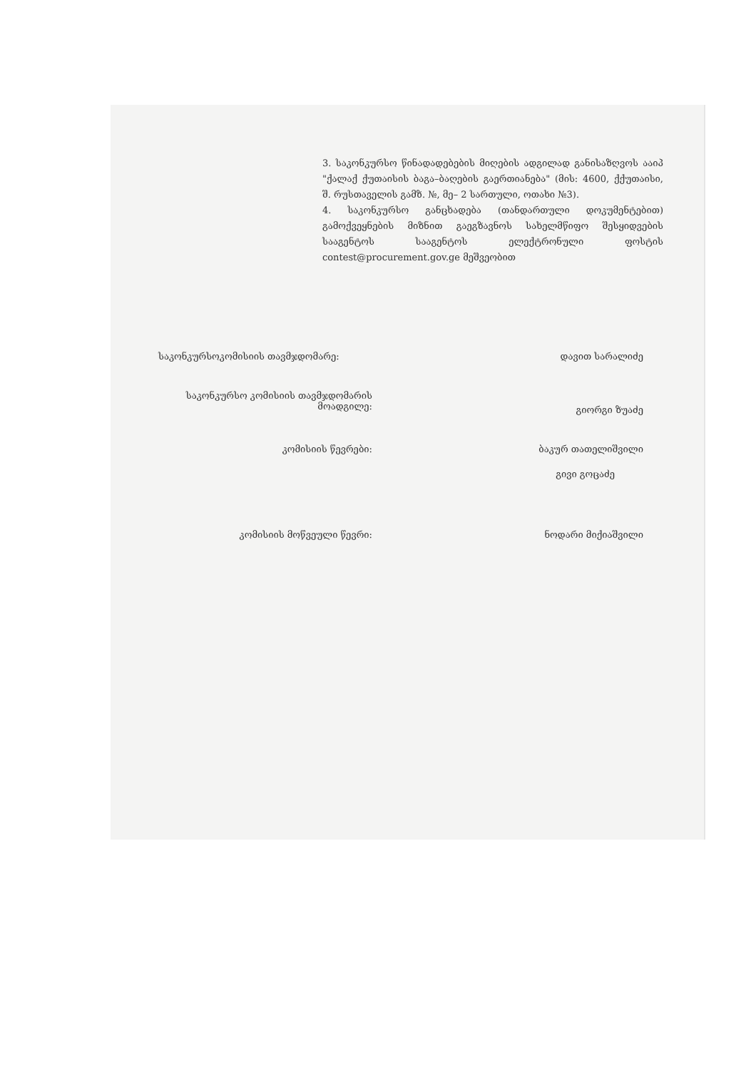3. საკონკურსო წინადადებების მიღების ადგილად განისაზღვოს ააიპ "ქალაქ ქუთაისის ბაგა–ბაღების გაერთიანება" (მის: 4600, ქქუთაისი, შ. რუსთაველის გამზ. №, მე– 2 სართული, ოთახი №3).
4. საკონკურსო განცხადება (თანდართული დოკუმენტებით) გამოქვეყნების მიზნით გაეგზავნოს სახელმწიფო შესყიდვების სააგენტოს სააგენტოს ელექტრონული ფოსტის contest@procurement.gov.ge მეშვეობით
საკონკურსოკომისიის თავმჯდომარე: დავით სარალიძე
საკონკურსო კომისიის თავმჯდომარის მოადგილე:
გიორგი ზუაძე
კომისიის წევრები: ბაკურ თათელიშვილი
გივი გოცაძე
კომისიის მოწვეული წევრი: ნოდარი მიქიაშვილი